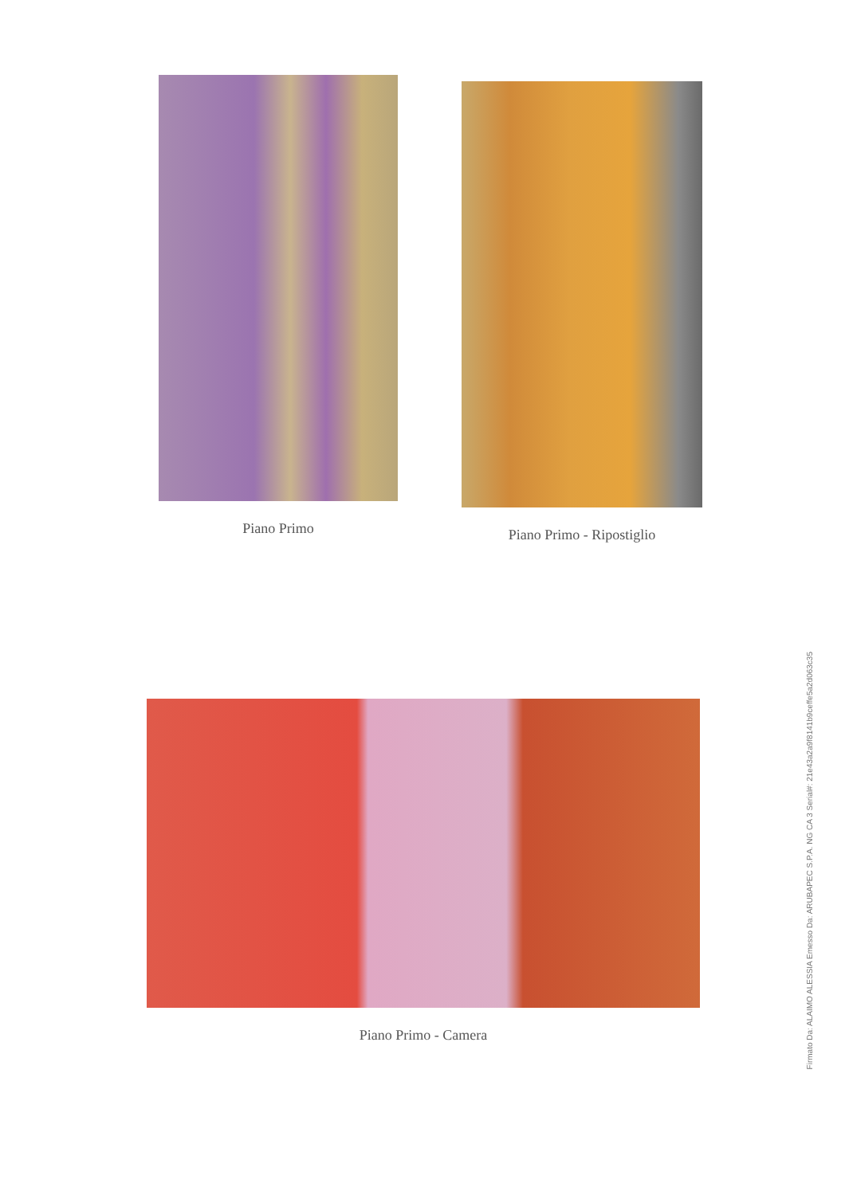Piano Primo Piano Primo - Ripostiglio
Piano Primo - Camera
Firmato Da: ALAIMO ALESSIA Emesso Da: ARUBAPEC S.P.A. NG CA 3 Serial#: 21e43a2a9f8141b9ceffe5a2d063c35